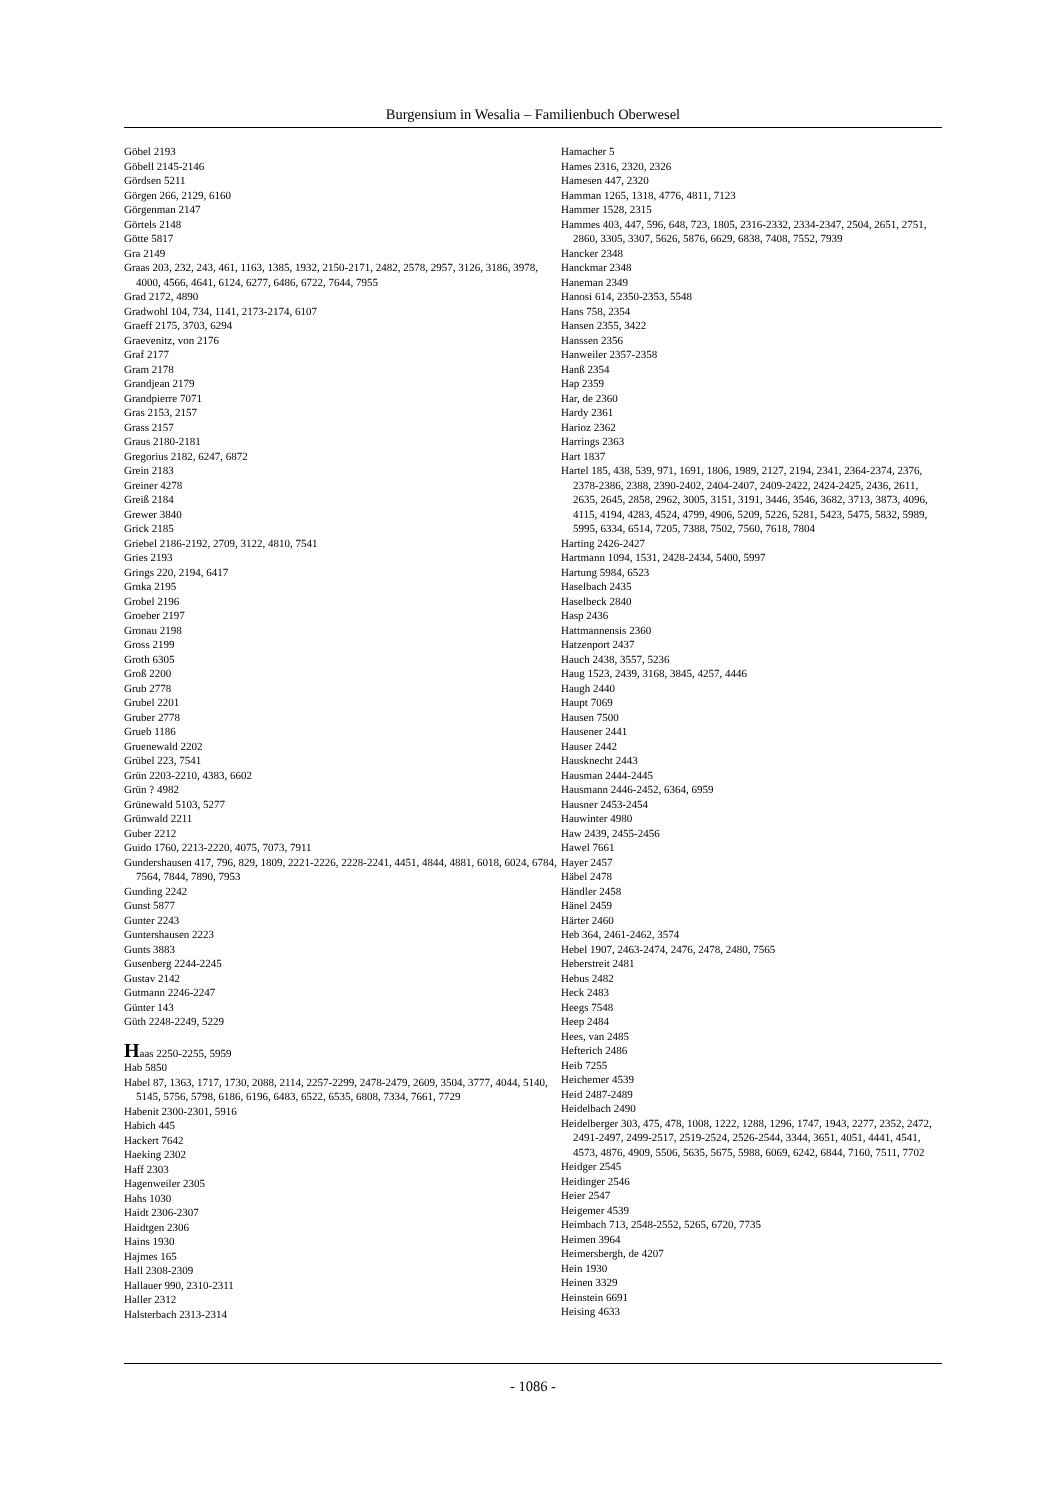Burgensium in Wesalia – Familienbuch Oberwesel
Göbel 2193
Göbell 2145-2146
Gördsen 5211
Görgen 266, 2129, 6160
Görgenman 2147
Görtels 2148
Götte 5817
Gra 2149
Graas 203, 232, 243, 461, 1163, 1385, 1932, 2150-2171, 2482, 2578, 2957, 3126, 3186, 3978, 4000, 4566, 4641, 6124, 6277, 6486, 6722, 7644, 7955
Grad 2172, 4890
Gradwohl 104, 734, 1141, 2173-2174, 6107
Graeff 2175, 3703, 6294
Graevenitz, von 2176
Graf 2177
Gram 2178
Grandjean 2179
Grandpierre 7071
Gras 2153, 2157
Grass 2157
Graus 2180-2181
Gregorius 2182, 6247, 6872
Grein 2183
Greiner 4278
Greiß 2184
Grewer 3840
Grick 2185
Griebel 2186-2192, 2709, 3122, 4810, 7541
Gries 2193
Grings 220, 2194, 6417
Grnka 2195
Grobel 2196
Groeber 2197
Gronau 2198
Gross 2199
Groth 6305
Groß 2200
Grub 2778
Grubel 2201
Gruber 2778
Grueb 1186
Gruenewald 2202
Grübel 223, 7541
Grün 2203-2210, 4383, 6602
Grün ? 4982
Grünewald 5103, 5277
Grünwald 2211
Guber 2212
Guido 1760, 2213-2220, 4075, 7073, 7911
Gundershausen 417, 796, 829, 1809, 2221-2226, 2228-2241, 4451, 4844, 4881, 6018, 6024, 6784, 7564, 7844, 7890, 7953
Gunding 2242
Gunst 5877
Gunter 2243
Guntershausen 2223
Gunts 3883
Gusenberg 2244-2245
Gustav 2142
Gutmann 2246-2247
Günter 143
Güth 2248-2249, 5229
Haas 2250-2255, 5959
Hab 5850
Habel 87, 1363, 1717, 1730, 2088, 2114, 2257-2299, 2478-2479, 2609, 3504, 3777, 4044, 5140, 5145, 5756, 5798, 6186, 6196, 6483, 6522, 6535, 6808, 7334, 7661, 7729
Habenit 2300-2301, 5916
Habich 445
Hackert 7642
Haeking 2302
Haff 2303
Hagenweiler 2305
Hahs 1030
Haidt 2306-2307
Haidtgen 2306
Hains 1930
Hajmes 165
Hall 2308-2309
Hallauer 990, 2310-2311
Haller 2312
Halsterbach 2313-2314
Hamacher 5
Hames 2316, 2320, 2326
Hamesen 447, 2320
Hamman 1265, 1318, 4776, 4811, 7123
Hammer 1528, 2315
Hammes 403, 447, 596, 648, 723, 1805, 2316-2332, 2334-2347, 2504, 2651, 2751, 2860, 3305, 3307, 5626, 5876, 6629, 6838, 7408, 7552, 7939
Hancker 2348
Hanckmar 2348
Haneman 2349
Hanosi 614, 2350-2353, 5548
Hans 758, 2354
Hansen 2355, 3422
Hanssen 2356
Hanweiler 2357-2358
Hanß 2354
Hap 2359
Har, de 2360
Hardy 2361
Harioz 2362
Harrings 2363
Hart 1837
Hartel 185, 438, 539, 971, 1691, 1806, 1989, 2127, 2194, 2341, 2364-2374, 2376, 2378-2386, 2388, 2390-2402, 2404-2407, 2409-2422, 2424-2425, 2436, 2611, 2635, 2645, 2858, 2962, 3005, 3151, 3191, 3446, 3546, 3682, 3713, 3873, 4096, 4115, 4194, 4283, 4524, 4799, 4906, 5209, 5226, 5281, 5423, 5475, 5832, 5989, 5995, 6334, 6514, 7205, 7388, 7502, 7560, 7618, 7804
Harting 2426-2427
Hartmann 1094, 1531, 2428-2434, 5400, 5997
Hartung 5984, 6523
Haselbach 2435
Haselbeck 2840
Hasp 2436
Hattmannensis 2360
Hatzenport 2437
Hauch 2438, 3557, 5236
Haug 1523, 2439, 3168, 3845, 4257, 4446
Haugh 2440
Haupt 7069
Hausen 7500
Hausener 2441
Hauser 2442
Hausknecht 2443
Hausman 2444-2445
Hausmann 2446-2452, 6364, 6959
Hausner 2453-2454
Hauwinter 4980
Haw 2439, 2455-2456
Hawel 7661
Hayer 2457
Häbel 2478
Händler 2458
Hänel 2459
Härter 2460
Heb 364, 2461-2462, 3574
Hebel 1907, 2463-2474, 2476, 2478, 2480, 7565
Heberstreit 2481
Hebus 2482
Heck 2483
Heegs 7548
Heep 2484
Hees, van 2485
Hefterich 2486
Heib 7255
Heichemer 4539
Heid 2487-2489
Heidelbach 2490
Heidelberger 303, 475, 478, 1008, 1222, 1288, 1296, 1747, 1943, 2277, 2352, 2472, 2491-2497, 2499-2517, 2519-2524, 2526-2544, 3344, 3651, 4051, 4441, 4541, 4573, 4876, 4909, 5506, 5635, 5675, 5988, 6069, 6242, 6844, 7160, 7511, 7702
Heidger 2545
Heidinger 2546
Heier 2547
Heigemer 4539
Heimbach 713, 2548-2552, 5265, 6720, 7735
Heimen 3964
Heimersbergh, de 4207
Hein 1930
Heinen 3329
Heinstein 6691
Heising 4633
- 1086 -